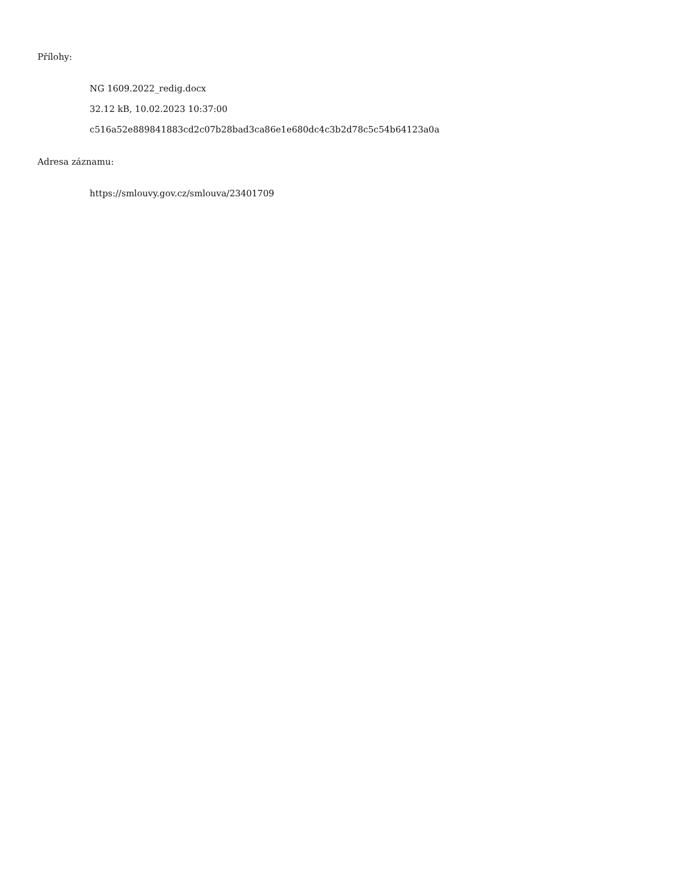Přílohy:
NG 1609.2022_redig.docx
32.12 kB, 10.02.2023 10:37:00
c516a52e889841883cd2c07b28bad3ca86e1e680dc4c3b2d78c5c54b64123a0a
Adresa záznamu:
https://smlouvy.gov.cz/smlouva/23401709